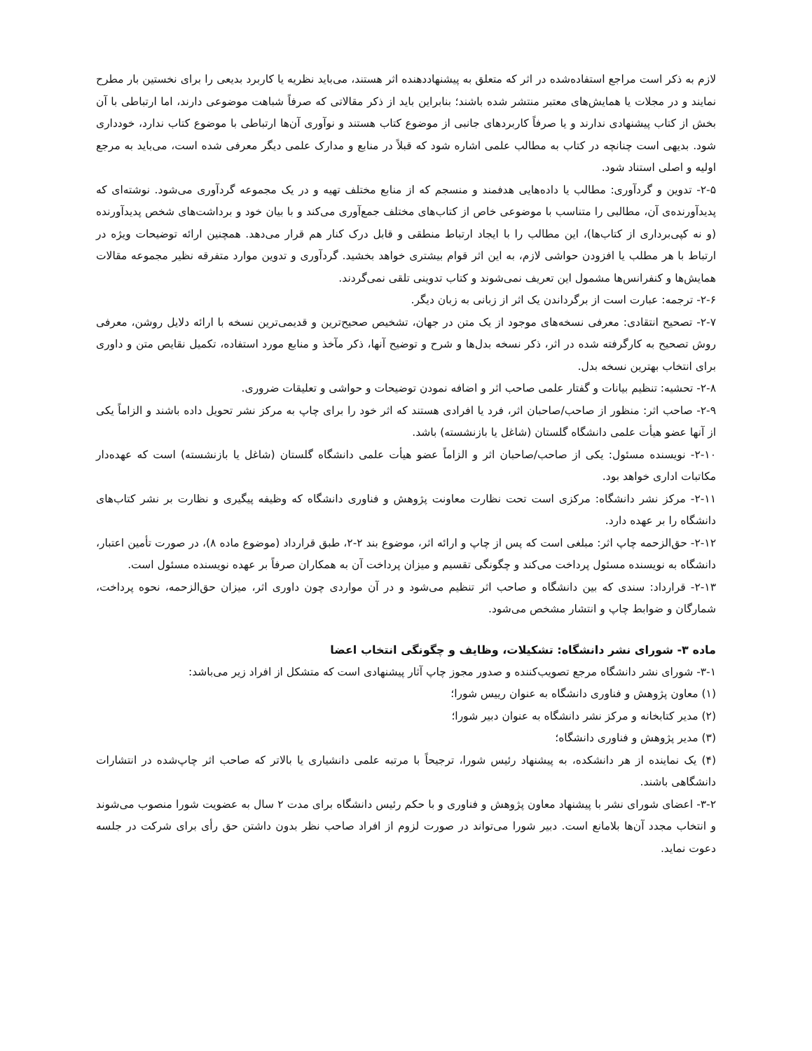لازم به ذکر است مراجع استفاده‌شده در اثر که متعلق به پیشنهاددهنده اثر هستند، می‌باید نظریه یا کاربرد بدیعی را برای نخستین بار مطرح نمایند و در مجلات یا همایش‌های معتبر منتشر شده باشند؛ بنابراین باید از ذکر مقالاتی که صرفاً شباهت موضوعی دارند، اما ارتباطی با آن بخش از کتاب پیشنهادی ندارند و یا صرفاً کاربردهای جانبی از موضوع کتاب هستند و نوآوری آن‌ها ارتباطی با موضوع کتاب ندارد، خودداری شود. بدیهی است چنانچه در کتاب به مطالب علمی اشاره شود که قبلاً در منابع و مدارک علمی دیگر معرفی شده است، می‌باید به مرجع اولیه و اصلی استناد شود.
۲-۵- تدوین و گردآوری: مطالب یا داده‌هایی هدفمند و منسجم که از منابع مختلف تهیه و در یک مجموعه گردآوری می‌شود. نوشته‌ای که پدیدآورنده‌ی آن، مطالبی را متناسب با موضوعی خاص از کتاب‌های مختلف جمع‌آوری می‌کند و با بیان خود و برداشت‌های شخص پدیدآورنده (و نه کپی‌برداری از کتاب‌ها)، این مطالب را با ایجاد ارتباط منطقی و قابل درک کنار هم قرار می‌دهد. همچنین ارائه توضیحات ویژه در ارتباط با هر مطلب یا افزودن حواشی لازم، به این اثر قوام بیشتری خواهد بخشید. گردآوری و تدوین موارد متفرقه نظیر مجموعه مقالات همایش‌ها و کنفرانس‌ها مشمول این تعریف نمی‌شوند و کتاب تدوینی تلقی نمی‌گردند.
۲-۶- ترجمه: عبارت است از برگرداندن یک اثر از زبانی به زبان دیگر.
۲-۷- تصحیح انتقادی: معرفی نسخه‌های موجود از یک متن در جهان، تشخیص صحیح‌ترین و قدیمی‌ترین نسخه با ارائه دلایل روشن، معرفی روش تصحیح به کارگرفته شده در اثر، ذکر نسخه بدل‌ها و شرح و توضیح آنها، ذکر مآخذ و منابع مورد استفاده، تکمیل نقایص متن و داوری برای انتخاب بهترین نسخه بدل.
۲-۸- تحشیه: تنظیم بیانات و گفتار علمی صاحب اثر و اضافه نمودن توضیحات و حواشی و تعلیقات ضروری.
۲-۹- صاحب اثر: منظور از صاحب/صاحبان اثر، فرد یا افرادی هستند که اثر خود را برای چاپ به مرکز نشر تحویل داده باشند و الزاماً یکی از آنها عضو هیأت علمی دانشگاه گلستان (شاغل یا بازنشسته) باشد.
۲-۱۰- نویسنده مسئول: یکی از صاحب/صاحبان اثر و الزاماً عضو هیأت علمی دانشگاه گلستان (شاغل یا بازنشسته) است که عهده‌دار مکاتبات اداری خواهد بود.
۲-۱۱- مرکز نشر دانشگاه: مرکزی است تحت نظارت معاونت پژوهش و فناوری دانشگاه که وظیفه پیگیری و نظارت بر نشر کتاب‌های دانشگاه را بر عهده دارد.
۲-۱۲- حق‌الزحمه چاپ اثر: مبلغی است که پس از چاپ و ارائه اثر، موضوع بند ۲-۲، طبق قرارداد (موضوع ماده ۸)، در صورت تأمین اعتبار، دانشگاه به نویسنده مسئول پرداخت می‌کند و چگونگی تقسیم و میزان پرداخت آن به همکاران صرفاً بر عهده نویسنده مسئول است.
۲-۱۳- قرارداد: سندی که بین دانشگاه و صاحب اثر تنظیم می‌شود و در آن مواردی چون داوری اثر، میزان حق‌الزحمه، نحوه پرداخت، شمارگان و ضوابط چاپ و انتشار مشخص می‌شود.
ماده ۳- شورای نشر دانشگاه: تشکیلات، وظایف و چگونگی انتخاب اعضا
۳-۱- شورای نشر دانشگاه مرجع تصویب‌کننده و صدور مجوز چاپ آثار پیشنهادی است که متشکل از افراد زیر می‌باشد:
(۱) معاون پژوهش و فناوری دانشگاه به عنوان رییس شورا؛
(۲) مدیر کتابخانه و مرکز نشر دانشگاه به عنوان دبیر شورا؛
(۳) مدیر پژوهش و فناوری دانشگاه؛
(۴) یک نماینده از هر دانشکده، به پیشنهاد رئیس شورا، ترجیحاً با مرتبه علمی دانشیاری یا بالاتر که صاحب اثر چاپ‌شده در انتشارات دانشگاهی باشند.
۳-۲- اعضای شورای نشر با پیشنهاد معاون پژوهش و فناوری و با حکم رئیس دانشگاه برای مدت ۲ سال به عضویت شورا منصوب می‌شوند و انتخاب مجدد آن‌ها بلامانع است. دبیر شورا می‌تواند در صورت لزوم از افراد صاحب نظر بدون داشتن حق رأی برای شرکت در جلسه دعوت نماید.